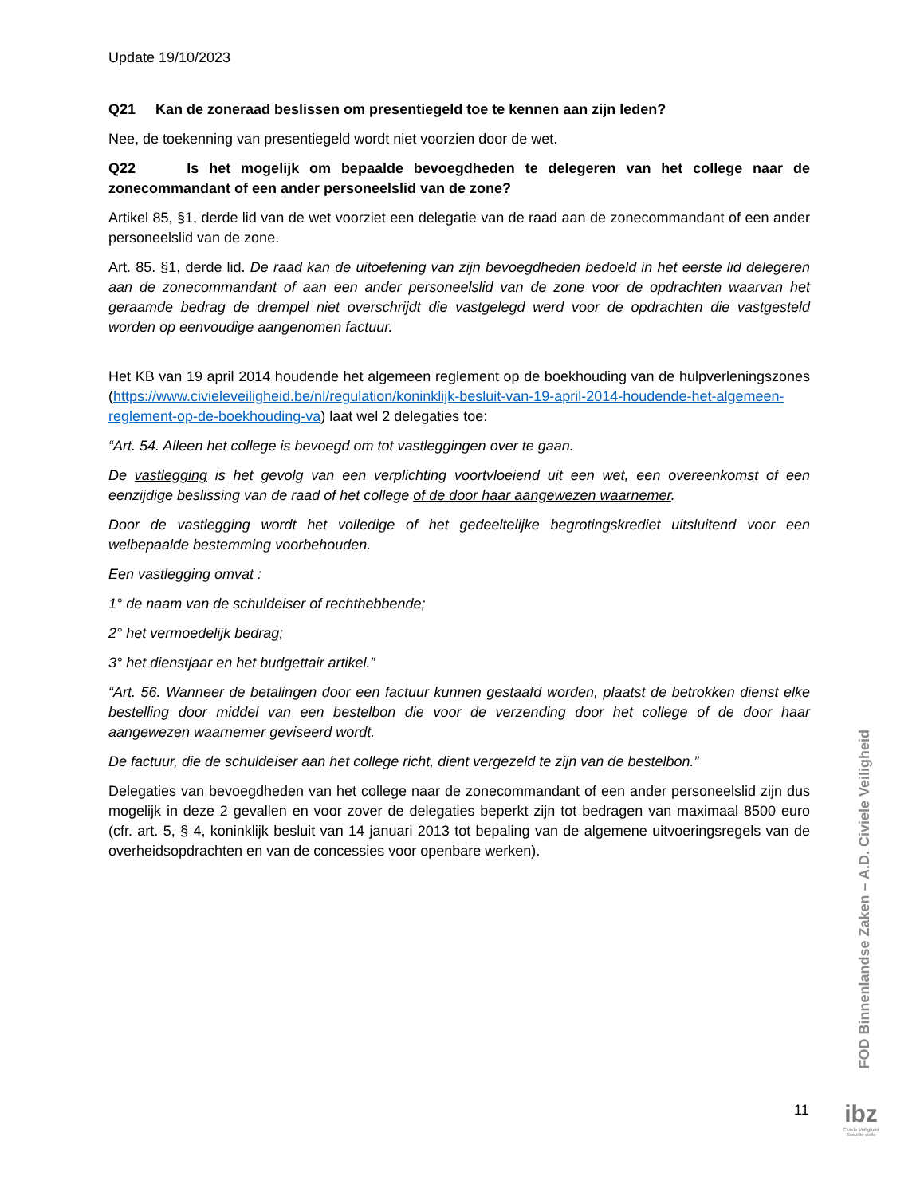Update 19/10/2023
Q21 Kan de zoneraad beslissen om presentiegeld toe te kennen aan zijn leden?
Nee, de toekenning van presentiegeld wordt niet voorzien door de wet.
Q22 Is het mogelijk om bepaalde bevoegdheden te delegeren van het college naar de zonecommandant of een ander personeelslid van de zone?
Artikel 85, §1, derde lid van de wet voorziet een delegatie van de raad aan de zonecommandant of een ander personeelslid van de zone.
Art. 85. §1, derde lid. De raad kan de uitoefening van zijn bevoegdheden bedoeld in het eerste lid delegeren aan de zonecommandant of aan een ander personeelslid van de zone voor de opdrachten waarvan het geraamde bedrag de drempel niet overschrijdt die vastgelegd werd voor de opdrachten die vastgesteld worden op eenvoudige aangenomen factuur.
Het KB van 19 april 2014 houdende het algemeen reglement op de boekhouding van de hulpverleningszones (https://www.civieleveiligheid.be/nl/regulation/koninklijk-besluit-van-19-april-2014-houdende-het-algemeen-reglement-op-de-boekhouding-va) laat wel 2 delegaties toe:
“Art. 54. Alleen het college is bevoegd om tot vastleggingen over te gaan.
De vastlegging is het gevolg van een verplichting voortvloeiend uit een wet, een overeenkomst of een eenzijdige beslissing van de raad of het college of de door haar aangewezen waarnemer.
Door de vastlegging wordt het volledige of het gedeeltelijke begrotingskrediet uitsluitend voor een welbepaalde bestemming voorbehouden.
Een vastlegging omvat :
1° de naam van de schuldeiser of rechthebbende;
2° het vermoedelijk bedrag;
3° het dienstjaar en het budgettair artikel.”
“Art. 56. Wanneer de betalingen door een factuur kunnen gestaafd worden, plaatst de betrokken dienst elke bestelling door middel van een bestelbon die voor de verzending door het college of de door haar aangewezen waarnemer geviseerd wordt.
De factuur, die de schuldeiser aan het college richt, dient vergezeld te zijn van de bestelbon.”
Delegaties van bevoegdheden van het college naar de zonecommandant of een ander personeelslid zijn dus mogelijk in deze 2 gevallen en voor zover de delegaties beperkt zijn tot bedragen van maximaal 8500 euro (cfr. art. 5, § 4, koninklijk besluit van 14 januari 2013 tot bepaling van de algemene uitvoeringsregels van de overheidsopdrachten en van de concessies voor openbare werken).
FOD Binnenlandse Zaken – A.D. Civiele Veiligheid
11
ibz
Civiele Veiligheid
Sécurité civile